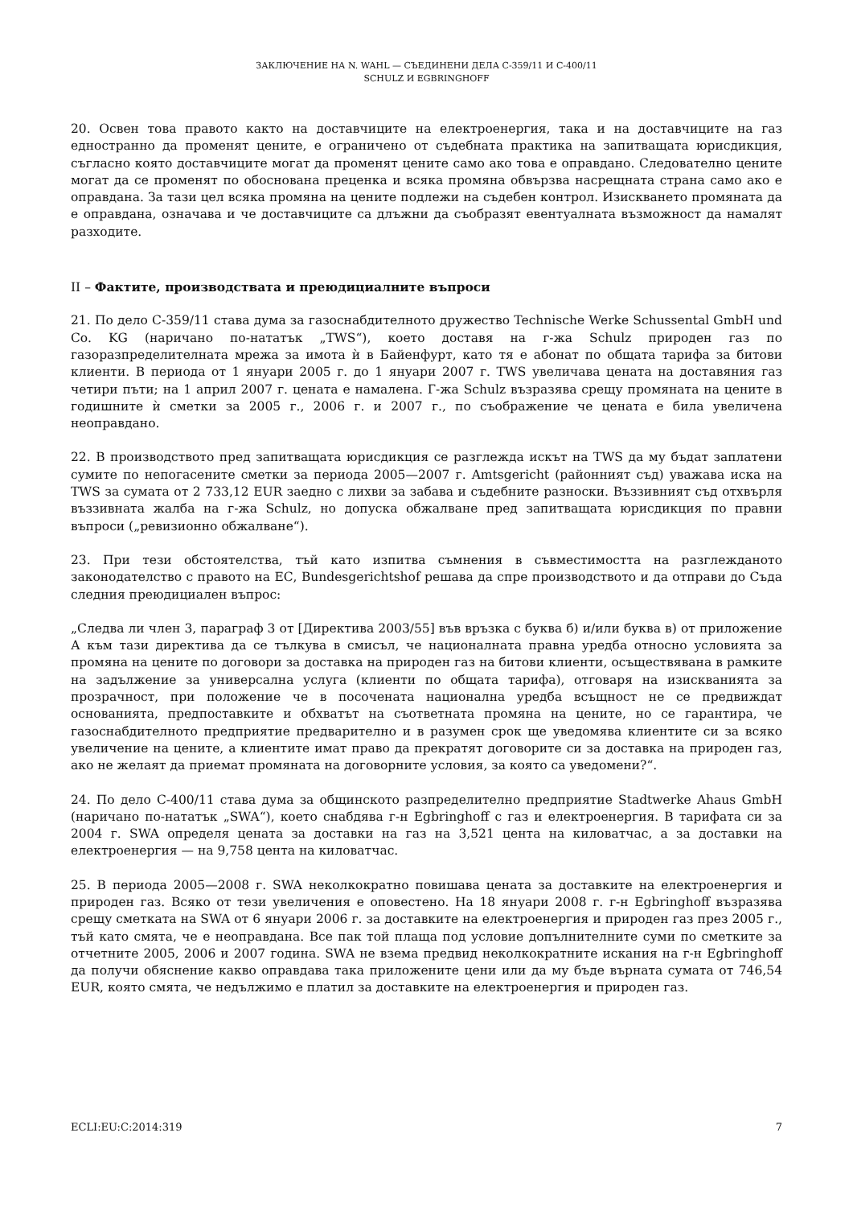ЗАКЛЮЧЕНИЕ НА N. WAHL — СЪЕДИНЕНИ ДЕЛА C-359/11 И C-400/11
SCHULZ И EGBRINGHOFF
20. Освен това правото както на доставчиците на електроенергия, така и на доставчиците на газ едностранно да променят цените, е ограничено от съдебната практика на запитващата юрисдикция, съгласно която доставчиците могат да променят цените само ако това е оправдано. Следователно цените могат да се променят по обоснована преценка и всяка промяна обвързва насрещната страна само ако е оправдана. За тази цел всяка промяна на цените подлежи на съдебен контрол. Изискването промяната да е оправдана, означава и че доставчиците са длъжни да съобразят евентуалната възможност да намалят разходите.
II – Фактите, производствата и преюдициалните въпроси
21. По дело C-359/11 става дума за газоснабдителното дружество Technische Werke Schussental GmbH und Co. KG (наричано по-нататък „TWS“), което доставя на г-жа Schulz природен газ по газоразпределителната мрежа за имота ѝ в Байенфурт, като тя е абонат по общата тарифа за битови клиенти. В периода от 1 януари 2005 г. до 1 януари 2007 г. TWS увеличава цената на доставяния газ четири пъти; на 1 април 2007 г. цената е намалена. Г-жа Schulz възразява срещу промяната на цените в годишните ѝ сметки за 2005 г., 2006 г. и 2007 г., по съображение че цената е била увеличена неоправдано.
22. В производството пред запитващата юрисдикция се разглежда искът на TWS да му бъдат заплатени сумите по непогасените сметки за периода 2005—2007 г. Amtsgericht (районният съд) уважава иска на TWS за сумата от 2 733,12 EUR заедно с лихви за забава и съдебните разноски. Въззивният съд отхвърля въззивната жалба на г-жа Schulz, но допуска обжалване пред запитващата юрисдикция по правни въпроси („ревизионно обжалване“).
23. При тези обстоятелства, тъй като изпитва съмнения в съвместимостта на разглежданото законодателство с правото на ЕС, Bundesgerichtshof решава да спре производството и да отправи до Съда следния преюдициален въпрос:
„Следва ли член 3, параграф 3 от [Директива 2003/55] във връзка с буква б) и/или буква в) от приложение А към тази директива да се тълкува в смисъл, че националната правна уредба относно условията за промяна на цените по договори за доставка на природен газ на битови клиенти, осъществявана в рамките на задължение за универсална услуга (клиенти по общата тарифа), отговаря на изискванията за прозрачност, при положение че в посочената национална уредба всъщност не се предвиждат основанията, предпоставките и обхватът на съответната промяна на цените, но се гарантира, че газоснабдителното предприятие предварително и в разумен срок ще уведомява клиентите си за всяко увеличение на цените, а клиентите имат право да прекратят договорите си за доставка на природен газ, ако не желаят да приемат промяната на договорните условия, за която са уведомени?“.
24. По дело C-400/11 става дума за общинското разпределително предприятие Stadtwerke Ahaus GmbH (наричано по-нататък „SWA“), което снабдява г-н Egbringhoff с газ и електроенергия. В тарифата си за 2004 г. SWA определя цената за доставки на газ на 3,521 цента на киловатчас, а за доставки на електроенергия — на 9,758 цента на киловатчас.
25. В периода 2005—2008 г. SWA неколкократно повишава цената за доставките на електроенергия и природен газ. Всяко от тези увеличения е оповестено. На 18 януари 2008 г. г-н Egbringhoff възразява срещу сметката на SWA от 6 януари 2006 г. за доставките на електроенергия и природен газ през 2005 г., тъй като смята, че е неоправдана. Все пак той плаща под условие допълнителните суми по сметките за отчетните 2005, 2006 и 2007 година. SWA не взема предвид неколкократните искания на г-н Egbringhoff да получи обяснение какво оправдава така приложените цени или да му бъде върната сумата от 746,54 EUR, която смята, че недължимо е платил за доставките на електроенергия и природен газ.
ECLI:EU:C:2014:319 7